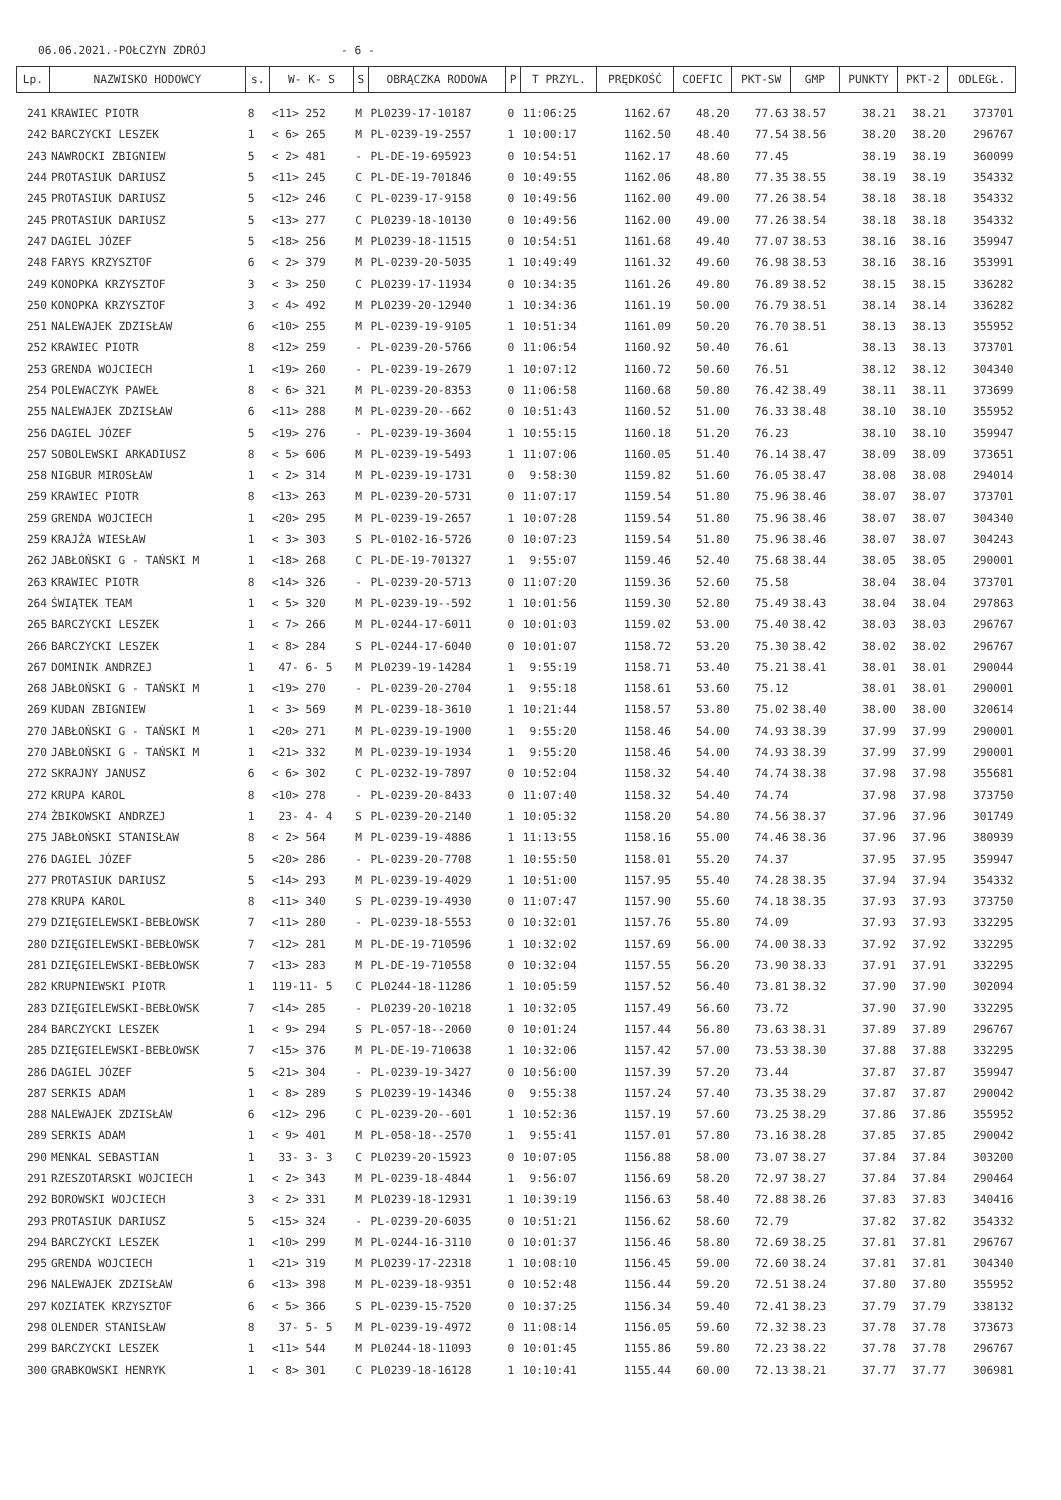06.06.2021.-POŁCZYN ZDRÓJ - 6 -
| Lp. | NAZWISKO HODOWCY | s. | W- K- S | S | OBRĄCZKA RODOWA | P | T PRZYL. | PRĘDKOŚĆ | COEFIC | PKT-SW | GMP | PUNKTY | PKT-2 | ODLEGŁ. |
| --- | --- | --- | --- | --- | --- | --- | --- | --- | --- | --- | --- | --- | --- | --- |
| 241 | KRAWIEC PIOTR | 8 | <11> 252 | M | PL0239-17-10187 | 0 | 11:06:25 | 1162.67 | 48.20 | 77.63 | 38.57 | 38.21 | 38.21 | 373701 |
| 242 | BARCZYCKI LESZEK | 1 | < 6> 265 | M | PL-0239-19-2557 | 1 | 10:00:17 | 1162.50 | 48.40 | 77.54 | 38.56 | 38.20 | 38.20 | 296767 |
| 243 | NAWROCKI ZBIGNIEW | 5 | < 2> 481 | - | PL-DE-19-695923 | 0 | 10:54:51 | 1162.17 | 48.60 | 77.45 | | 38.19 | 38.19 | 360099 |
| 244 | PROTASIUK DARIUSZ | 5 | <11> 245 | C | PL-DE-19-701846 | 0 | 10:49:55 | 1162.06 | 48.80 | 77.35 | 38.55 | 38.19 | 38.19 | 354332 |
| 245 | PROTASIUK DARIUSZ | 5 | <12> 246 | C | PL-0239-17-9158 | 0 | 10:49:56 | 1162.00 | 49.00 | 77.26 | 38.54 | 38.18 | 38.18 | 354332 |
| 245 | PROTASIUK DARIUSZ | 5 | <13> 277 | C | PL0239-18-10130 | 0 | 10:49:56 | 1162.00 | 49.00 | 77.26 | 38.54 | 38.18 | 38.18 | 354332 |
| 247 | DAGIEL JÓZEF | 5 | <18> 256 | M | PL0239-18-11515 | 0 | 10:54:51 | 1161.68 | 49.40 | 77.07 | 38.53 | 38.16 | 38.16 | 359947 |
| 248 | FARYS KRZYSZTOF | 6 | < 2> 379 | M | PL-0239-20-5035 | 1 | 10:49:49 | 1161.32 | 49.60 | 76.98 | 38.53 | 38.16 | 38.16 | 353991 |
| 249 | KONOPKA KRZYSZTOF | 3 | < 3> 250 | C | PL0239-17-11934 | 0 | 10:34:35 | 1161.26 | 49.80 | 76.89 | 38.52 | 38.15 | 38.15 | 336282 |
| 250 | KONOPKA KRZYSZTOF | 3 | < 4> 492 | M | PL0239-20-12940 | 1 | 10:34:36 | 1161.19 | 50.00 | 76.79 | 38.51 | 38.14 | 38.14 | 336282 |
| 251 | NALEWAJEK ZDZISŁAW | 6 | <10> 255 | M | PL-0239-19-9105 | 1 | 10:51:34 | 1161.09 | 50.20 | 76.70 | 38.51 | 38.13 | 38.13 | 355952 |
| 252 | KRAWIEC PIOTR | 8 | <12> 259 | - | PL-0239-20-5766 | 0 | 11:06:54 | 1160.92 | 50.40 | 76.61 | | 38.13 | 38.13 | 373701 |
| 253 | GRENDA WOJCIECH | 1 | <19> 260 | - | PL-0239-19-2679 | 1 | 10:07:12 | 1160.72 | 50.60 | 76.51 | | 38.12 | 38.12 | 304340 |
| 254 | POLEWACZYK PAWEŁ | 8 | < 6> 321 | M | PL-0239-20-8353 | 0 | 11:06:58 | 1160.68 | 50.80 | 76.42 | 38.49 | 38.11 | 38.11 | 373699 |
| 255 | NALEWAJEK ZDZISŁAW | 6 | <11> 288 | M | PL-0239-20--662 | 0 | 10:51:43 | 1160.52 | 51.00 | 76.33 | 38.48 | 38.10 | 38.10 | 355952 |
| 256 | DAGIEL JÓZEF | 5 | <19> 276 | - | PL-0239-19-3604 | 1 | 10:55:15 | 1160.18 | 51.20 | 76.23 | | 38.10 | 38.10 | 359947 |
| 257 | SOBOLEWSKI ARKADIUSZ | 8 | < 5> 606 | M | PL-0239-19-5493 | 1 | 11:07:06 | 1160.05 | 51.40 | 76.14 | 38.47 | 38.09 | 38.09 | 373651 |
| 258 | NIGBUR MIROSŁAW | 1 | < 2> 314 | M | PL-0239-19-1731 | 0 | 9:58:30 | 1159.82 | 51.60 | 76.05 | 38.47 | 38.08 | 38.08 | 294014 |
| 259 | KRAWIEC PIOTR | 8 | <13> 263 | M | PL-0239-20-5731 | 0 | 11:07:17 | 1159.54 | 51.80 | 75.96 | 38.46 | 38.07 | 38.07 | 373701 |
| 259 | GRENDA WOJCIECH | 1 | <20> 295 | M | PL-0239-19-2657 | 1 | 10:07:28 | 1159.54 | 51.80 | 75.96 | 38.46 | 38.07 | 38.07 | 304340 |
| 259 | KRAJŻA WIESŁAW | 1 | < 3> 303 | S | PL-0102-16-5726 | 0 | 10:07:23 | 1159.54 | 51.80 | 75.96 | 38.46 | 38.07 | 38.07 | 304243 |
| 262 | JABŁOŃSKI G - TAŃSKI M | 1 | <18> 268 | C | PL-DE-19-701327 | 1 | 9:55:07 | 1159.46 | 52.40 | 75.68 | 38.44 | 38.05 | 38.05 | 290001 |
| 263 | KRAWIEC PIOTR | 8 | <14> 326 | - | PL-0239-20-5713 | 0 | 11:07:20 | 1159.36 | 52.60 | 75.58 | | 38.04 | 38.04 | 373701 |
| 264 | ŚWIĄTEK TEAM | 1 | < 5> 320 | M | PL-0239-19--592 | 1 | 10:01:56 | 1159.30 | 52.80 | 75.49 | 38.43 | 38.04 | 38.04 | 297863 |
| 265 | BARCZYCKI LESZEK | 1 | < 7> 266 | M | PL-0244-17-6011 | 0 | 10:01:03 | 1159.02 | 53.00 | 75.40 | 38.42 | 38.03 | 38.03 | 296767 |
| 266 | BARCZYCKI LESZEK | 1 | < 8> 284 | S | PL-0244-17-6040 | 0 | 10:01:07 | 1158.72 | 53.20 | 75.30 | 38.42 | 38.02 | 38.02 | 296767 |
| 267 | DOMINIK ANDRZEJ | 1 | 47- 6- 5 | M | PL0239-19-14284 | 1 | 9:55:19 | 1158.71 | 53.40 | 75.21 | 38.41 | 38.01 | 38.01 | 290044 |
| 268 | JABŁOŃSKI G - TAŃSKI M | 1 | <19> 270 | - | PL-0239-20-2704 | 1 | 9:55:18 | 1158.61 | 53.60 | 75.12 | | 38.01 | 38.01 | 290001 |
| 269 | KUDAN ZBIGNIEW | 1 | < 3> 569 | M | PL-0239-18-3610 | 1 | 10:21:44 | 1158.57 | 53.80 | 75.02 | 38.40 | 38.00 | 38.00 | 320614 |
| 270 | JABŁOŃSKI G - TAŃSKI M | 1 | <20> 271 | M | PL-0239-19-1900 | 1 | 9:55:20 | 1158.46 | 54.00 | 74.93 | 38.39 | 37.99 | 37.99 | 290001 |
| 270 | JABŁOŃSKI G - TAŃSKI M | 1 | <21> 332 | M | PL-0239-19-1934 | 1 | 9:55:20 | 1158.46 | 54.00 | 74.93 | 38.39 | 37.99 | 37.99 | 290001 |
| 272 | SKRAJNY JANUSZ | 6 | < 6> 302 | C | PL-0232-19-7897 | 0 | 10:52:04 | 1158.32 | 54.40 | 74.74 | 38.38 | 37.98 | 37.98 | 355681 |
| 272 | KRUPA KAROL | 8 | <10> 278 | - | PL-0239-20-8433 | 0 | 11:07:40 | 1158.32 | 54.40 | 74.74 | | 37.98 | 37.98 | 373750 |
| 274 | ŻBIKOWSKI ANDRZEJ | 1 | 23- 4- 4 | S | PL-0239-20-2140 | 1 | 10:05:32 | 1158.20 | 54.80 | 74.56 | 38.37 | 37.96 | 37.96 | 301749 |
| 275 | JABŁOŃSKI STANISŁAW | 8 | < 2> 564 | M | PL-0239-19-4886 | 1 | 11:13:55 | 1158.16 | 55.00 | 74.46 | 38.36 | 37.96 | 37.96 | 380939 |
| 276 | DAGIEL JÓZEF | 5 | <20> 286 | - | PL-0239-20-7708 | 1 | 10:55:50 | 1158.01 | 55.20 | 74.37 | | 37.95 | 37.95 | 359947 |
| 277 | PROTASIUK DARIUSZ | 5 | <14> 293 | M | PL-0239-19-4029 | 1 | 10:51:00 | 1157.95 | 55.40 | 74.28 | 38.35 | 37.94 | 37.94 | 354332 |
| 278 | KRUPA KAROL | 8 | <11> 340 | S | PL-0239-19-4930 | 0 | 11:07:47 | 1157.90 | 55.60 | 74.18 | 38.35 | 37.93 | 37.93 | 373750 |
| 279 | DZIĘGIELEWSKI-BEBŁOWSK | 7 | <11> 280 | - | PL-0239-18-5553 | 0 | 10:32:01 | 1157.76 | 55.80 | 74.09 | | 37.93 | 37.93 | 332295 |
| 280 | DZIĘGIELEWSKI-BEBŁOWSK | 7 | <12> 281 | M | PL-DE-19-710596 | 1 | 10:32:02 | 1157.69 | 56.00 | 74.00 | 38.33 | 37.92 | 37.92 | 332295 |
| 281 | DZIĘGIELEWSKI-BEBŁOWSK | 7 | <13> 283 | M | PL-DE-19-710558 | 0 | 10:32:04 | 1157.55 | 56.20 | 73.90 | 38.33 | 37.91 | 37.91 | 332295 |
| 282 | KRUPNIEWSKI PIOTR | 1 | 119-11- 5 | C | PL0244-18-11286 | 1 | 10:05:59 | 1157.52 | 56.40 | 73.81 | 38.32 | 37.90 | 37.90 | 302094 |
| 283 | DZIĘGIELEWSKI-BEBŁOWSK | 7 | <14> 285 | - | PL0239-20-10218 | 1 | 10:32:05 | 1157.49 | 56.60 | 73.72 | | 37.90 | 37.90 | 332295 |
| 284 | BARCZYCKI LESZEK | 1 | < 9> 294 | S | PL-057-18--2060 | 0 | 10:01:24 | 1157.44 | 56.80 | 73.63 | 38.31 | 37.89 | 37.89 | 296767 |
| 285 | DZIĘGIELEWSKI-BEBŁOWSK | 7 | <15> 376 | M | PL-DE-19-710638 | 1 | 10:32:06 | 1157.42 | 57.00 | 73.53 | 38.30 | 37.88 | 37.88 | 332295 |
| 286 | DAGIEL JÓZEF | 5 | <21> 304 | - | PL-0239-19-3427 | 0 | 10:56:00 | 1157.39 | 57.20 | 73.44 | | 37.87 | 37.87 | 359947 |
| 287 | SERKIS ADAM | 1 | < 8> 289 | S | PL0239-19-14346 | 0 | 9:55:38 | 1157.24 | 57.40 | 73.35 | 38.29 | 37.87 | 37.87 | 290042 |
| 288 | NALEWAJEK ZDZISŁAW | 6 | <12> 296 | C | PL-0239-20--601 | 1 | 10:52:36 | 1157.19 | 57.60 | 73.25 | 38.29 | 37.86 | 37.86 | 355952 |
| 289 | SERKIS ADAM | 1 | < 9> 401 | M | PL-058-18--2570 | 1 | 9:55:41 | 1157.01 | 57.80 | 73.16 | 38.28 | 37.85 | 37.85 | 290042 |
| 290 | MENKAL SEBASTIAN | 1 | 33- 3- 3 | C | PL0239-20-15923 | 0 | 10:07:05 | 1156.88 | 58.00 | 73.07 | 38.27 | 37.84 | 37.84 | 303200 |
| 291 | RZESZOTARSKI WOJCIECH | 1 | < 2> 343 | M | PL-0239-18-4844 | 1 | 9:56:07 | 1156.69 | 58.20 | 72.97 | 38.27 | 37.84 | 37.84 | 290464 |
| 292 | BOROWSKI WOJCIECH | 3 | < 2> 331 | M | PL0239-18-12931 | 1 | 10:39:19 | 1156.63 | 58.40 | 72.88 | 38.26 | 37.83 | 37.83 | 340416 |
| 293 | PROTASIUK DARIUSZ | 5 | <15> 324 | - | PL-0239-20-6035 | 0 | 10:51:21 | 1156.62 | 58.60 | 72.79 | | 37.82 | 37.82 | 354332 |
| 294 | BARCZYCKI LESZEK | 1 | <10> 299 | M | PL-0244-16-3110 | 0 | 10:01:37 | 1156.46 | 58.80 | 72.69 | 38.25 | 37.81 | 37.81 | 296767 |
| 295 | GRENDA WOJCIECH | 1 | <21> 319 | M | PL0239-17-22318 | 1 | 10:08:10 | 1156.45 | 59.00 | 72.60 | 38.24 | 37.81 | 37.81 | 304340 |
| 296 | NALEWAJEK ZDZISŁAW | 6 | <13> 398 | M | PL-0239-18-9351 | 0 | 10:52:48 | 1156.44 | 59.20 | 72.51 | 38.24 | 37.80 | 37.80 | 355952 |
| 297 | KOZIATEK KRZYSZTOF | 6 | < 5> 366 | S | PL-0239-15-7520 | 0 | 10:37:25 | 1156.34 | 59.40 | 72.41 | 38.23 | 37.79 | 37.79 | 338132 |
| 298 | OLENDER STANISŁAW | 8 | 37- 5- 5 | M | PL-0239-19-4972 | 0 | 11:08:14 | 1156.05 | 59.60 | 72.32 | 38.23 | 37.78 | 37.78 | 373673 |
| 299 | BARCZYCKI LESZEK | 1 | <11> 544 | M | PL0244-18-11093 | 0 | 10:01:45 | 1155.86 | 59.80 | 72.23 | 38.22 | 37.78 | 37.78 | 296767 |
| 300 | GRABKOWSKI HENRYK | 1 | < 8> 301 | C | PL0239-18-16128 | 1 | 10:10:41 | 1155.44 | 60.00 | 72.13 | 38.21 | 37.77 | 37.77 | 306981 |